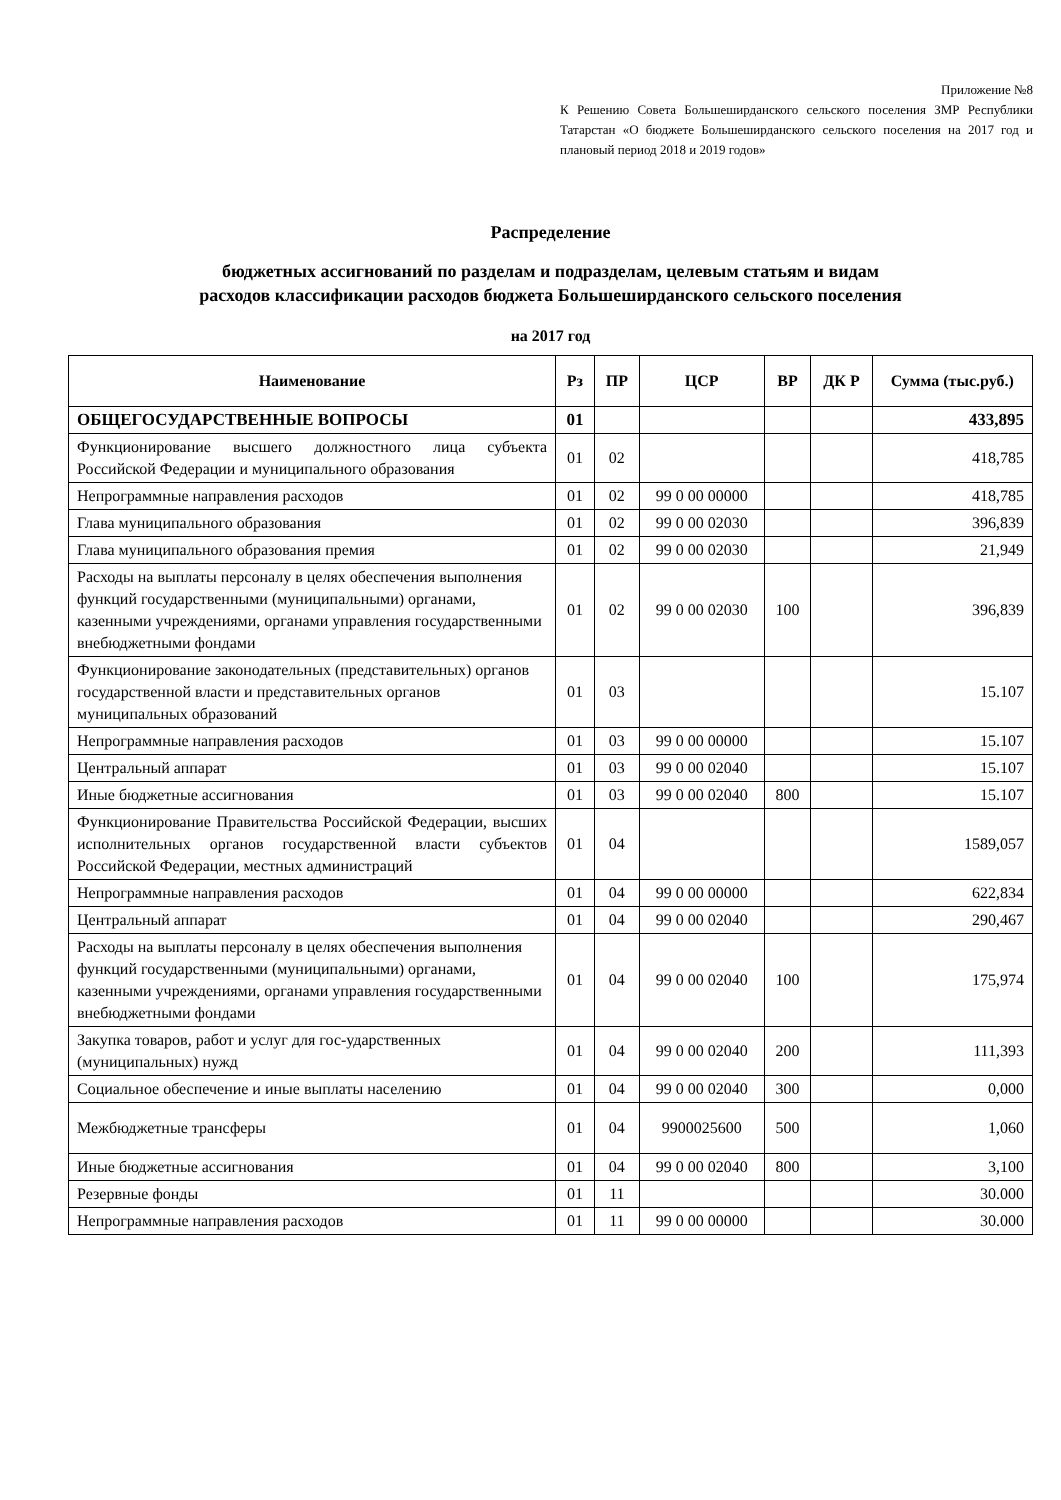Приложение №8
К Решению Совета Большеширданского сельского поселения ЗМР Республики Татарстан «О бюджете Большеширданского сельского поселения на 2017 год и плановый период 2018 и 2019 годов»
Распределение
бюджетных ассигнований по разделам и подразделам, целевым статьям и видам
расходов классификации расходов бюджета Большеширданского сельского поселения
на 2017 год
| Наименование | Рз | ПР | ЦСР | ВР | ДК Р | Сумма (тыс.руб.) |
| --- | --- | --- | --- | --- | --- | --- |
| ОБЩЕГОСУДАРСТВЕННЫЕ ВОПРОСЫ | 01 | | | | | 433,895 |
| Функционирование высшего должностного лица субъекта Российской Федерации и муниципального образования | 01 | 02 | | | | 418,785 |
| Непрограммные направления расходов | 01 | 02 | 99 0 00 00000 | | | 418,785 |
| Глава муниципального образования | 01 | 02 | 99 0 00 02030 | | | 396,839 |
| Глава муниципального образования премия | 01 | 02 | 99 0 00 02030 | | | 21,949 |
| Расходы на выплаты персоналу в целях обеспечения выполнения функций государственными (муниципальными) органами, казенными учреждениями, органами управления государственными внебюджетными фондами | 01 | 02 | 99 0 00 02030 | 100 | | 396,839 |
| Функционирование законодательных (представительных) органов государственной власти и представительных органов муниципальных образований | 01 | 03 | | | | 15.107 |
| Непрограммные направления расходов | 01 | 03 | 99 0 00 00000 | | | 15.107 |
| Центральный аппарат | 01 | 03 | 99 0 00 02040 | | | 15.107 |
| Иные бюджетные ассигнования | 01 | 03 | 99 0 00 02040 | 800 | | 15.107 |
| Функционирование Правительства Российской Федерации, высших исполнительных органов государственной власти субъектов Российской Федерации, местных администраций | 01 | 04 | | | | 1589,057 |
| Непрограммные направления расходов | 01 | 04 | 99 0 00 00000 | | | 622,834 |
| Центральный аппарат | 01 | 04 | 99 0 00 02040 | | | 290,467 |
| Расходы на выплаты персоналу в целях обеспечения выполнения функций государственными (муниципальными) органами, казенными учреждениями, органами управления государственными внебюджетными фондами | 01 | 04 | 99 0 00 02040 | 100 | | 175,974 |
| Закупка товаров, работ и услуг для гос-ударственных (муниципальных) нужд | 01 | 04 | 99 0 00 02040 | 200 | | 111,393 |
| Социальное обеспечение и иные выплаты населению | 01 | 04 | 99 0 00 02040 | 300 | | 0,000 |
| Межбюджетные трансферы | 01 | 04 | 9900025600 | 500 | | 1,060 |
| Иные бюджетные ассигнования | 01 | 04 | 99 0 00 02040 | 800 | | 3,100 |
| Резервные фонды | 01 | 11 | | | | 30.000 |
| Непрограммные направления расходов | 01 | 11 | 99 0 00 00000 | | | 30.000 |